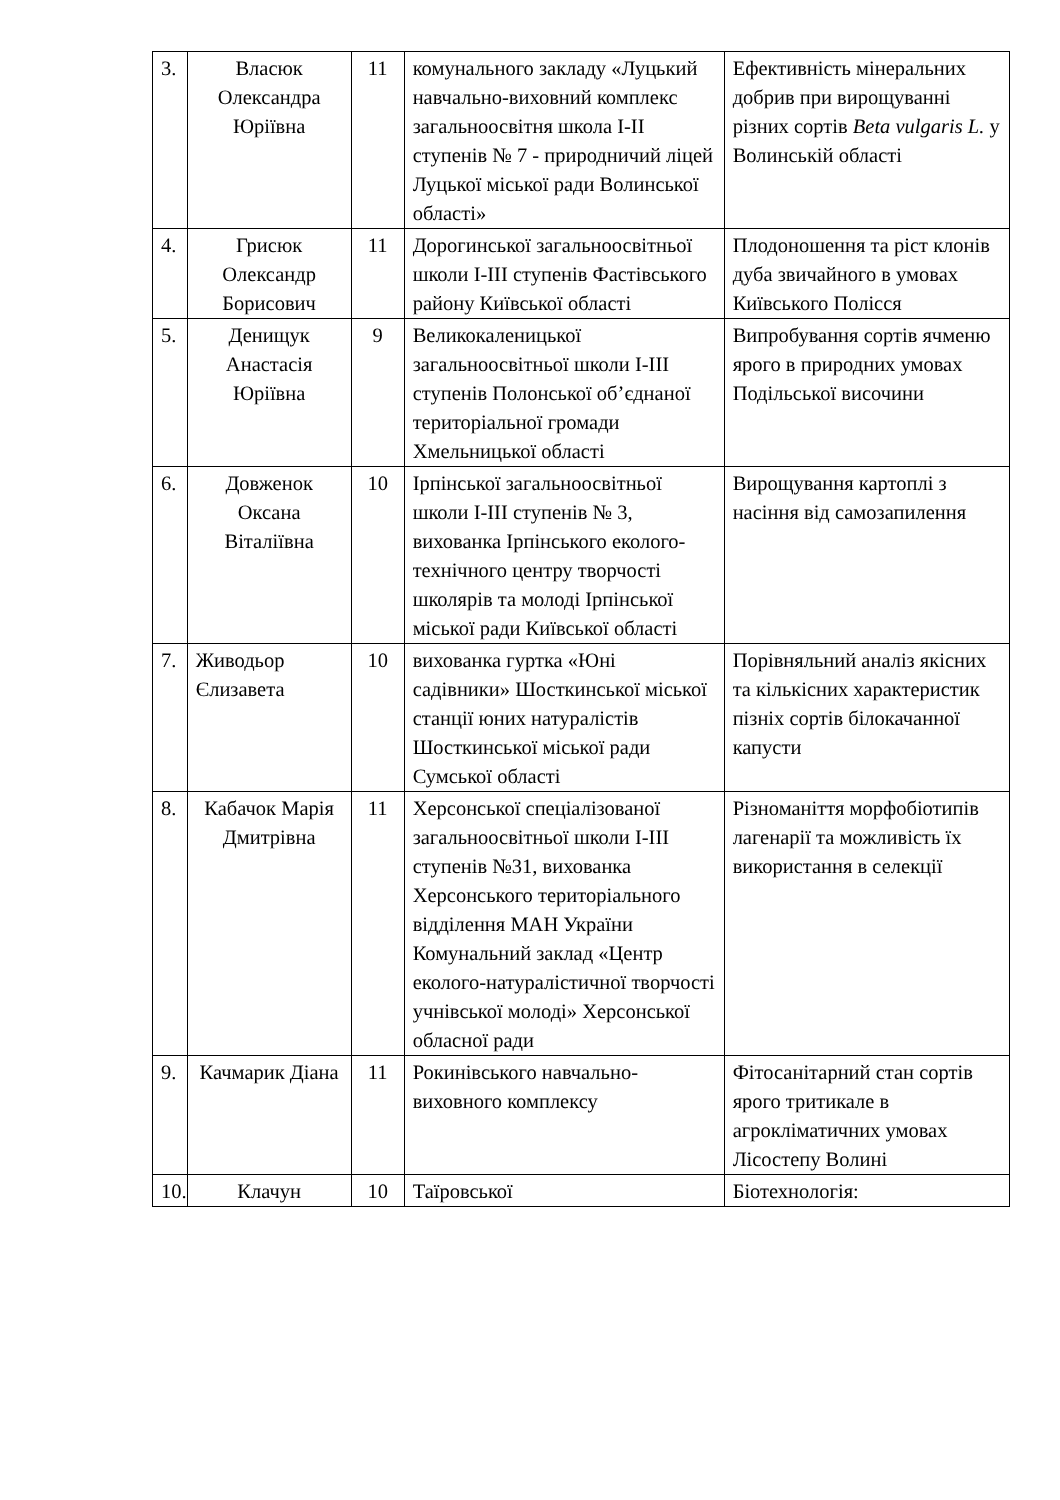| 3. | Власюк Олександра Юріївна | 11 | комунального закладу «Луцький навчально-виховний комплекс загальноосвітня школа I-II ступенів № 7 - природничий ліцей Луцької міської ради Волинської області» | Ефективність мінеральних добрив при вирощуванні різних сортів Beta vulgaris L. у Волинській області |
| 4. | Грисюк Олександр Борисович | 11 | Дорогинської загальноосвітньої школи I-III ступенів Фастівського району Київської області | Плодоношення та ріст клонів дуба звичайного в умовах Київського Полісся |
| 5. | Денищук Анастасія Юріївна | 9 | Великокаленицької загальноосвітньої школи I-III ступенів Полонської об’єднаної територіальної громади Хмельницької області | Випробування сортів ячменю ярого в природних умовах Подільської височини |
| 6. | Довженок Оксана Віталіївна | 10 | Ірпінської загальноосвітньої школи I-III ступенів № 3, вихованка Ірпінського еколого-технічного центру творчості школярів та молоді Ірпінської міської ради Київської області | Вирощування картоплі з насіння від самозапилення |
| 7. | Живодьор Єлизавета | 10 | вихованка гуртка «Юні садівники» Шосткинської міської станції юних натуралістів Шосткинської міської ради Сумської області | Порівняльний аналіз якісних та кількісних характеристик пізніх сортів білокачанної капусти |
| 8. | Кабачок Марія Дмитрівна | 11 | Херсонської спеціалізованої загальноосвітньої школи I-III ступенів №31, вихованка Херсонського територіального відділення МАН України Комунальний заклад «Центр еколого-натуралістичної творчості учнівської молоді» Херсонської обласної ради | Різноманіття морфобіотипів лагенарії та можливість їх використання в селекції |
| 9. | Качмарик Діана | 11 | Рокинівського навчально-виховного комплексу | Фітосанітарний стан сортів ярого тритикале в агрокліматичних умовах Лісостепу Волині |
| 10. | Клачун | 10 | Таїровської | Біотехнологія: |